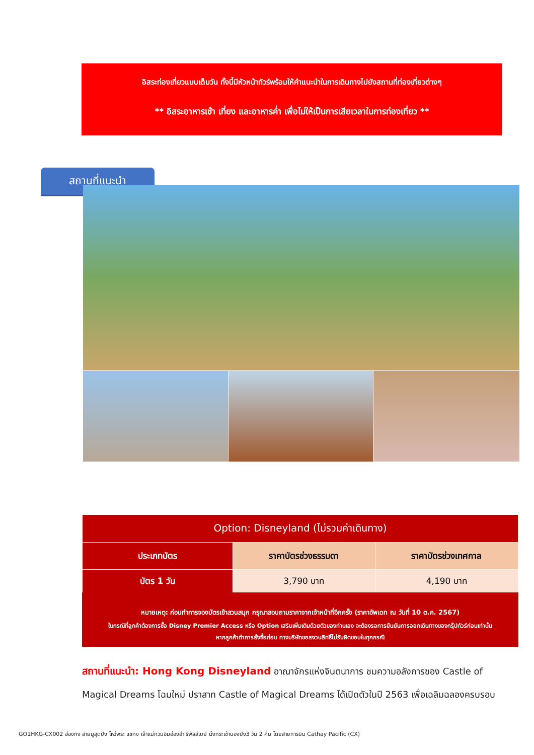อิสระท่องเที่ยวแบบเต็มวัน ทั้งนี้มีหัวหน้าทัวร์พร้อมให้คำแนะนำในการเดินทางไปยังสถานที่ท่องเที่ยวต่างๆ
** อิสระอาหารเช้า เที่ยง และอาหารค่ำ เพื่อไม่ให้เป็นการเสียเวลาในการท่องเที่ยว **
สถานที่แนะนำ
| Option: Disneyland (ไม่รวมค่าเดินทาง) | | |
| --- | --- | --- |
| ประเภทบัตร | ราคาบัตรช่วงธรรมดา | ราคาบัตรช่วงเทศกาล |
| บัตร 1 วัน | 3,790 บาท | 4,190 บาท |
หมายเหตุ: ก่อนทำการจองบัตรเข้าสวนสนุก กรุณาสอบถามราคาจากเจ้าหน้าที่อีกครั้ง (ราคาอัพเดท ณ วันที่ 10 ต.ค. 2567)
ในกรณีที่ลูกค้าต้องการซื้อ Disney Premier Access หรือ Option เสริมเพิ่มเติมด้วยตัวของท่านเอง จะต้องรอการยืนยันการออกเดินทางของกรุ๊ปทัวร์ก่อนเท่านั้น
หากลูกค้าทำการสั่งซื้อก่อน ทางบริษัทขอสงวนสิทธิ์ไม่รับผิดชอบในทุกกรณี
สถานที่แนะนำ: Hong Kong Disneyland อาณาจักรแห่งจินตนาการ ชมความอลังการของ Castle of Magical Dreams โฉมใหม่ ปราสาท Castle of Magical Dreams ได้เปิดตัวในปี 2563 เพื่อเฉลิมฉลองครบรอบ
GO1HKG-CX002 ฮ่องกง สายมูสุดปัง ไหว้พระ แชกง เจ้าแม่กวนอิมฮ่องฮำ รีพัลส์เบย์ นั่งกระเช้านองปิง3 วัน 2 คืน โดยสายการบิน Cathay Pacific (CX)